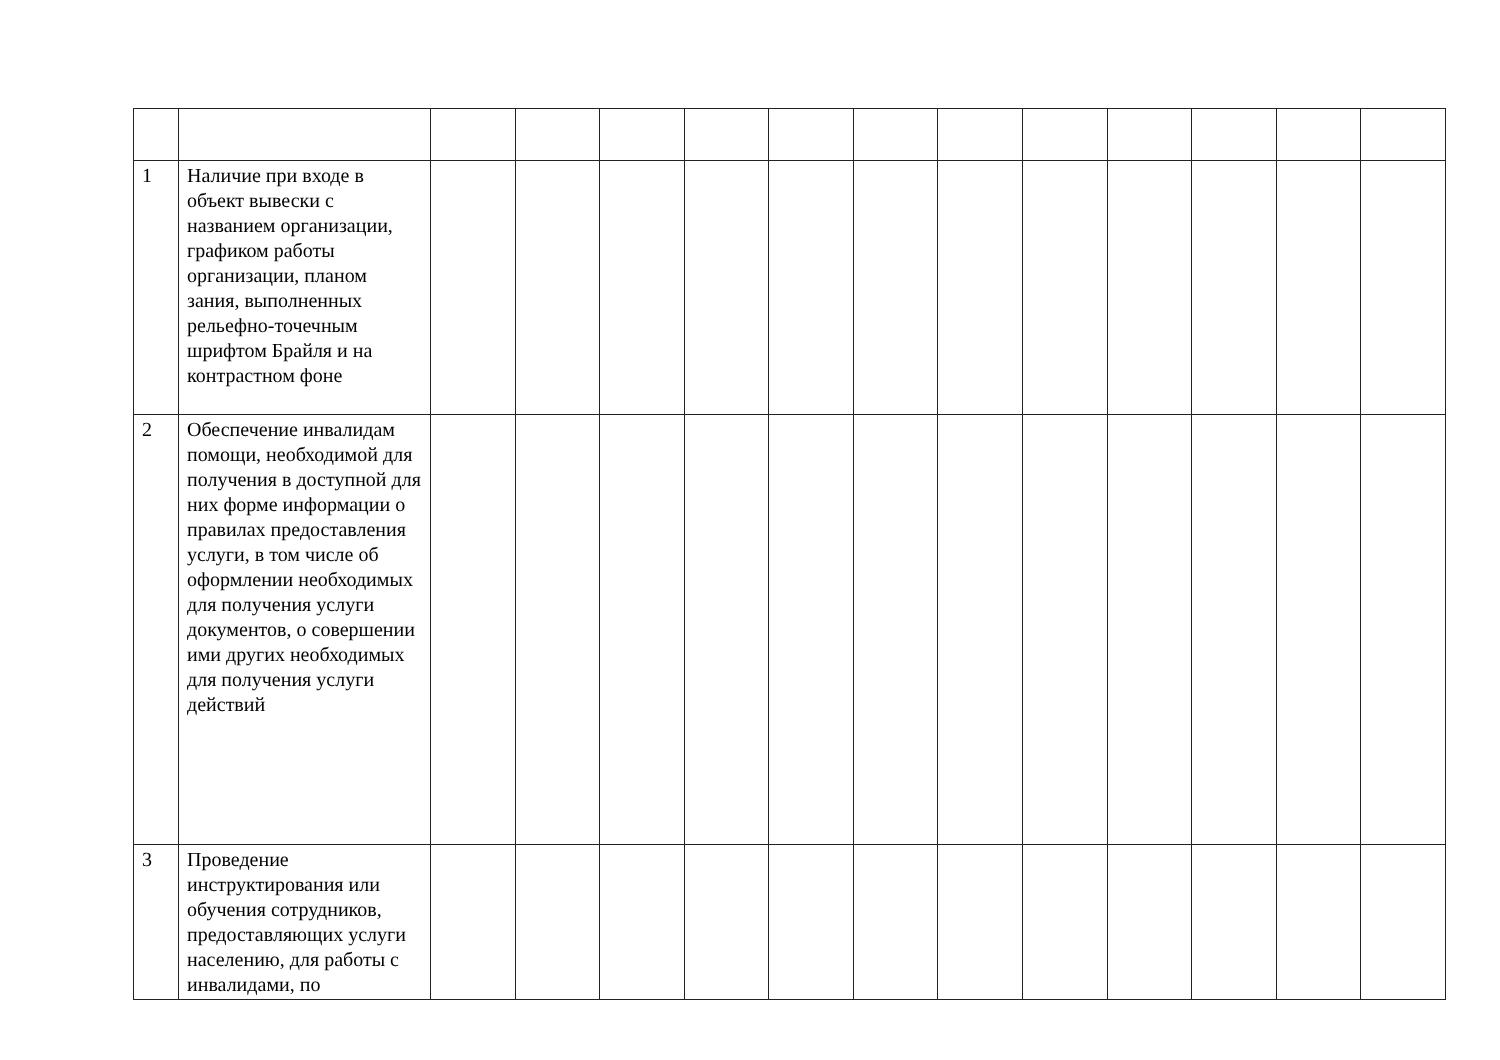| 1 | Наличие при входе в объект вывески с названием организации, графиком работы организации, планом зания, выполненных рельефно-точечным шрифтом Брайля и на контрастном фоне | | | | | | | | | | | | |
| 2 | Обеспечение инвалидам помощи, необходимой для получения в доступной для них форме информации о правилах предоставления услуги, в том числе об оформлении необходимых для получения услуги документов, о совершении ими других необходимых для получения услуги действий | | | | | | | | | | | | |
| 3 | Проведение инструктирования или обучения сотрудников, предоставляющих услуги населению, для работы с инвалидами, по | | | | | | | | | | | | |